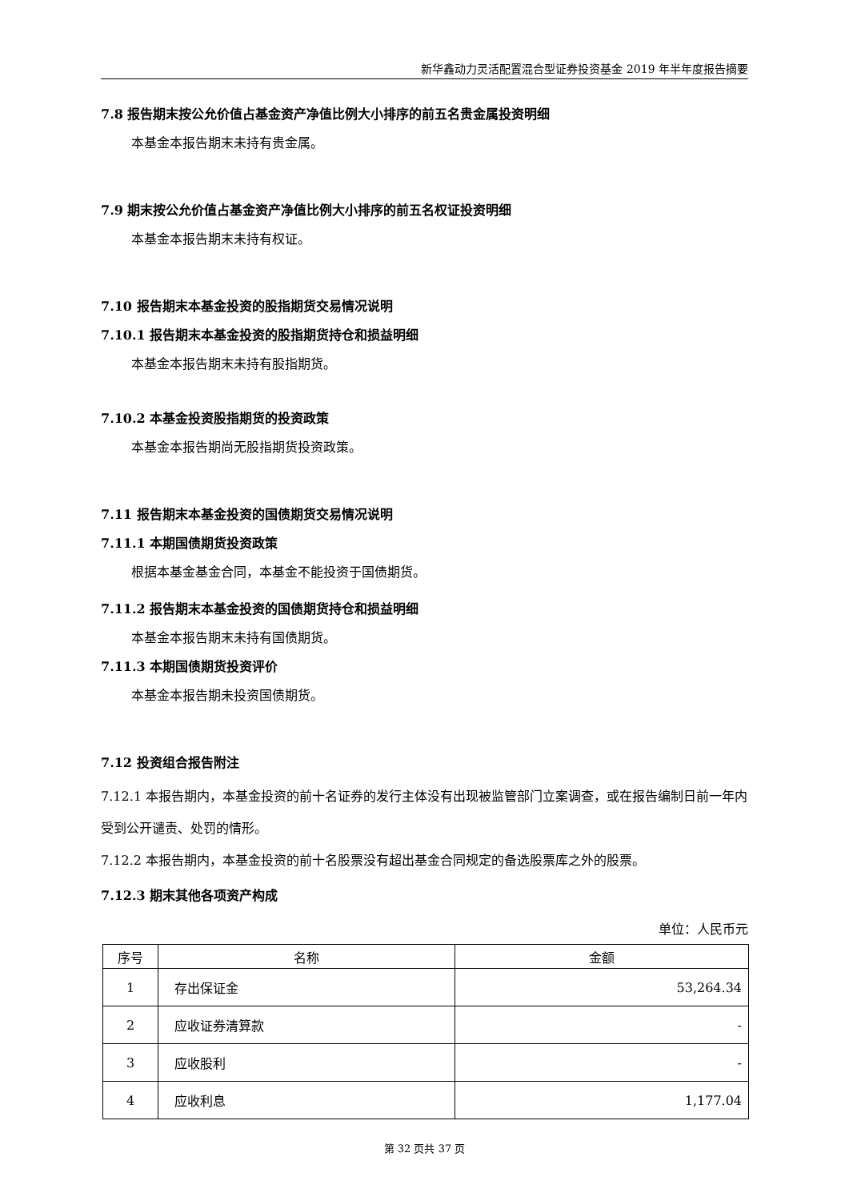新华鑫动力灵活配置混合型证券投资基金 2019 年半年度报告摘要
7.8 报告期末按公允价值占基金资产净值比例大小排序的前五名贵金属投资明细
本基金本报告期末未持有贵金属。
7.9 期末按公允价值占基金资产净值比例大小排序的前五名权证投资明细
本基金本报告期末未持有权证。
7.10 报告期末本基金投资的股指期货交易情况说明
7.10.1 报告期末本基金投资的股指期货持仓和损益明细
本基金本报告期末未持有股指期货。
7.10.2 本基金投资股指期货的投资政策
本基金本报告期尚无股指期货投资政策。
7.11 报告期末本基金投资的国债期货交易情况说明
7.11.1 本期国债期货投资政策
根据本基金基金合同，本基金不能投资于国债期货。
7.11.2 报告期末本基金投资的国债期货持仓和损益明细
本基金本报告期末未持有国债期货。
7.11.3 本期国债期货投资评价
本基金本报告期未投资国债期货。
7.12 投资组合报告附注
7.12.1 本报告期内，本基金投资的前十名证券的发行主体没有出现被监管部门立案调查，或在报告编制日前一年内受到公开谴责、处罚的情形。
7.12.2 本报告期内，本基金投资的前十名股票没有超出基金合同规定的备选股票库之外的股票。
7.12.3 期末其他各项资产构成
单位：人民币元
| 序号 | 名称 | 金额 |
| --- | --- | --- |
| 1 | 存出保证金 | 53,264.34 |
| 2 | 应收证券清算款 | - |
| 3 | 应收股利 | - |
| 4 | 应收利息 | 1,177.04 |
第 32 页共 37 页